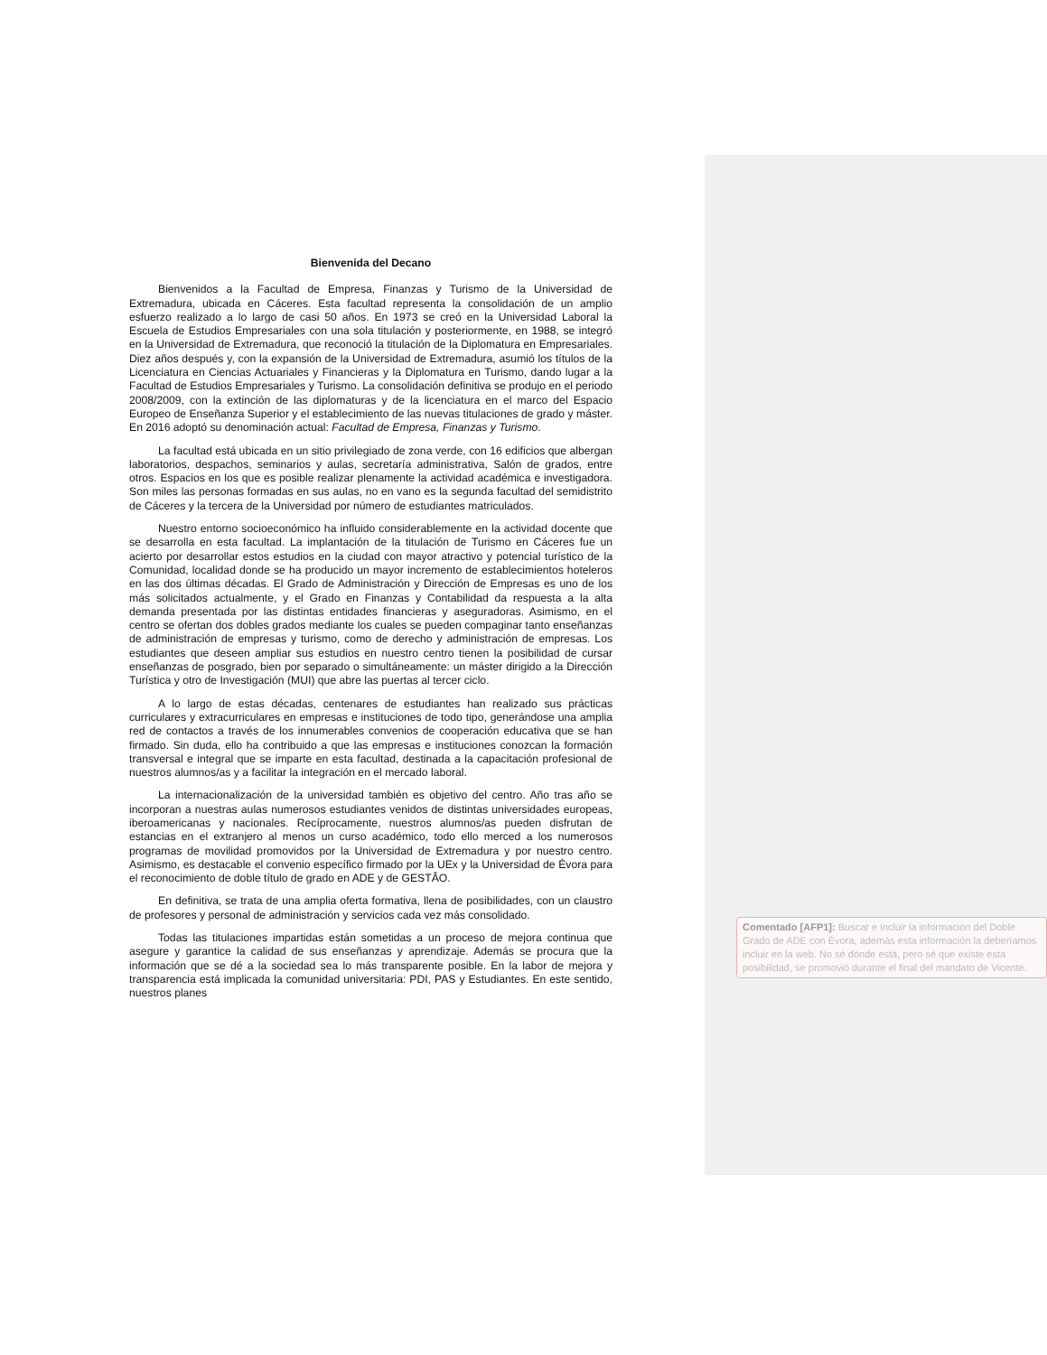Bienvenida del Decano
Bienvenidos a la Facultad de Empresa, Finanzas y Turismo de la Universidad de Extremadura, ubicada en Cáceres. Esta facultad representa la consolidación de un amplio esfuerzo realizado a lo largo de casi 50 años. En 1973 se creó en la Universidad Laboral la Escuela de Estudios Empresariales con una sola titulación y posteriormente, en 1988, se integró en la Universidad de Extremadura, que reconoció la titulación de la Diplomatura en Empresariales. Diez años después y, con la expansión de la Universidad de Extremadura, asumió los títulos de la Licenciatura en Ciencias Actuariales y Financieras y la Diplomatura en Turismo, dando lugar a la Facultad de Estudios Empresariales y Turismo. La consolidación definitiva se produjo en el periodo 2008/2009, con la extinción de las diplomaturas y de la licenciatura en el marco del Espacio Europeo de Enseñanza Superior y el establecimiento de las nuevas titulaciones de grado y máster. En 2016 adoptó su denominación actual: Facultad de Empresa, Finanzas y Turismo.
La facultad está ubicada en un sitio privilegiado de zona verde, con 16 edificios que albergan laboratorios, despachos, seminarios y aulas, secretaría administrativa, Salón de grados, entre otros. Espacios en los que es posible realizar plenamente la actividad académica e investigadora. Son miles las personas formadas en sus aulas, no en vano es la segunda facultad del semidistrito de Cáceres y la tercera de la Universidad por número de estudiantes matriculados.
Nuestro entorno socioeconómico ha influido considerablemente en la actividad docente que se desarrolla en esta facultad. La implantación de la titulación de Turismo en Cáceres fue un acierto por desarrollar estos estudios en la ciudad con mayor atractivo y potencial turístico de la Comunidad, localidad donde se ha producido un mayor incremento de establecimientos hoteleros en las dos últimas décadas. El Grado de Administración y Dirección de Empresas es uno de los más solicitados actualmente, y el Grado en Finanzas y Contabilidad da respuesta a la alta demanda presentada por las distintas entidades financieras y aseguradoras. Asimismo, en el centro se ofertan dos dobles grados mediante los cuales se pueden compaginar tanto enseñanzas de administración de empresas y turismo, como de derecho y administración de empresas. Los estudiantes que deseen ampliar sus estudios en nuestro centro tienen la posibilidad de cursar enseñanzas de posgrado, bien por separado o simultáneamente: un máster dirigido a la Dirección Turística y otro de Investigación (MUI) que abre las puertas al tercer ciclo.
A lo largo de estas décadas, centenares de estudiantes han realizado sus prácticas curriculares y extracurriculares en empresas e instituciones de todo tipo, generándose una amplia red de contactos a través de los innumerables convenios de cooperación educativa que se han firmado. Sin duda, ello ha contribuido a que las empresas e instituciones conozcan la formación transversal e integral que se imparte en esta facultad, destinada a la capacitación profesional de nuestros alumnos/as y a facilitar la integración en el mercado laboral.
La internacionalización de la universidad también es objetivo del centro. Año tras año se incorporan a nuestras aulas numerosos estudiantes venidos de distintas universidades europeas, iberoamericanas y nacionales. Recíprocamente, nuestros alumnos/as pueden disfrutan de estancias en el extranjero al menos un curso académico, todo ello merced a los numerosos programas de movilidad promovidos por la Universidad de Extremadura y por nuestro centro. Asimismo, es destacable el convenio específico firmado por la UEx y la Universidad de Évora para el reconocimiento de doble título de grado en ADE y de GESTÂO.
En definitiva, se trata de una amplia oferta formativa, llena de posibilidades, con un claustro de profesores y personal de administración y servicios cada vez más consolidado.
Todas las titulaciones impartidas están sometidas a un proceso de mejora continua que asegure y garantice la calidad de sus enseñanzas y aprendizaje. Además se procura que la información que se dé a la sociedad sea lo más transparente posible. En la labor de mejora y transparencia está implicada la comunidad universitaria: PDI, PAS y Estudiantes. En este sentido, nuestros planes
Comentado [AFP1]: Buscar e incluir la información del Doble Grado de ADE con Évora, además esta información la deberíamos incluir en la web. No sé dónde está, pero sé que existe esta posibilidad, se promovió durante el final del mandato de Vicente.